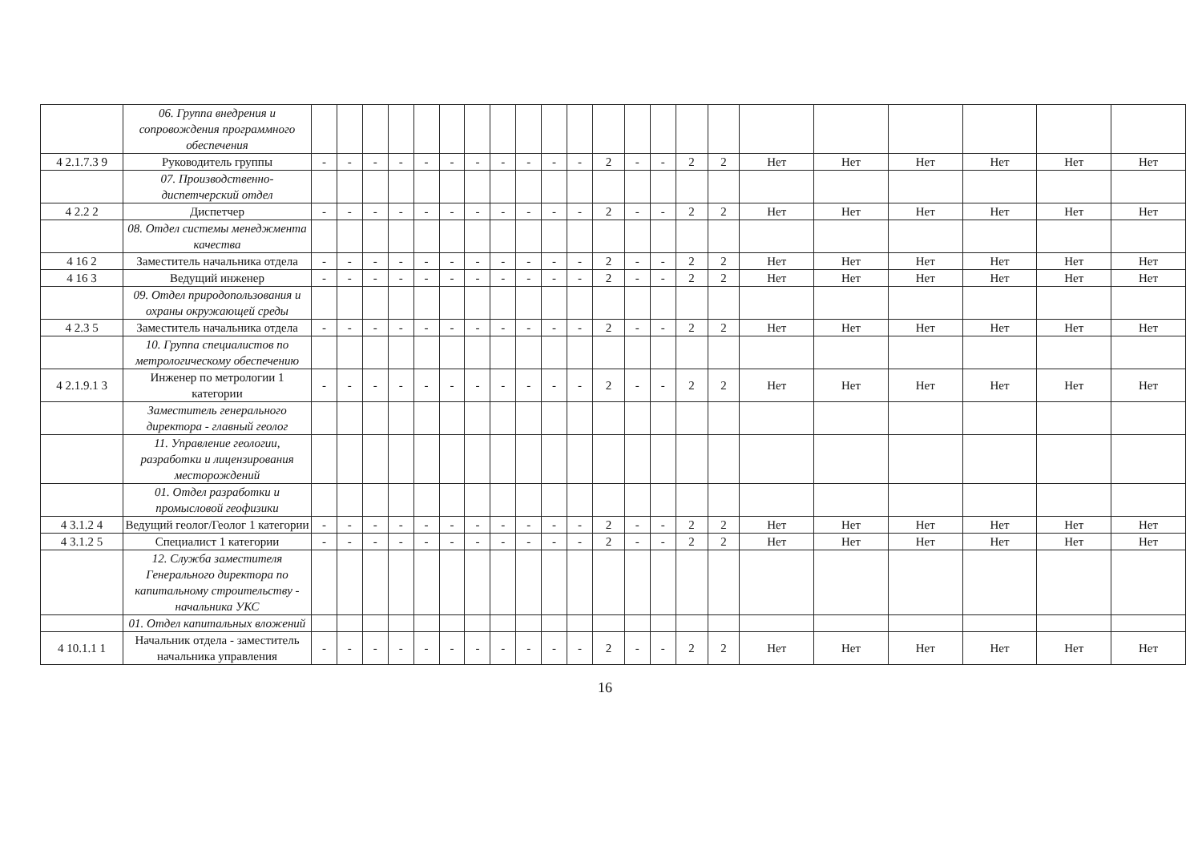| | 06. Группа внедрения и сопровождения программного обеспечения | | | | | | | | | | | | | | | | | | | | | | |
| 4 2.1.7.3 9 | Руководитель группы | - | - | - | - | - | - | - | - | - | - | - | 2 | - | - | 2 | 2 | Нет | Нет | Нет | Нет | Нет | Нет |
| | 07. Производственно-диспетчерский отдел | | | | | | | | | | | | | | | | | | | | | | |
| 4 2.2 2 | Диспетчер | - | - | - | - | - | - | - | - | - | - | - | 2 | - | - | 2 | 2 | Нет | Нет | Нет | Нет | Нет | Нет |
| | 08. Отдел системы менеджмента качества | | | | | | | | | | | | | | | | | | | | | | |
| 4 16 2 | Заместитель начальника отдела | - | - | - | - | - | - | - | - | - | - | - | 2 | - | - | 2 | 2 | Нет | Нет | Нет | Нет | Нет | Нет |
| 4 16 3 | Ведущий инженер | - | - | - | - | - | - | - | - | - | - | - | 2 | - | - | 2 | 2 | Нет | Нет | Нет | Нет | Нет | Нет |
| | 09. Отдел природопользования и охраны окружающей среды | | | | | | | | | | | | | | | | | | | | | | |
| 4 2.3 5 | Заместитель начальника отдела | - | - | - | - | - | - | - | - | - | - | - | 2 | - | - | 2 | 2 | Нет | Нет | Нет | Нет | Нет | Нет |
| | 10. Группа специалистов по метрологическому обеспечению | | | | | | | | | | | | | | | | | | | | | | |
| 4 2.1.9.1 3 | Инженер по метрологии 1 категории | - | - | - | - | - | - | - | - | - | - | - | 2 | - | - | 2 | 2 | Нет | Нет | Нет | Нет | Нет | Нет |
| | Заместитель генерального директора - главный геолог | | | | | | | | | | | | | | | | | | | | | | |
| | 11. Управление геологии, разработки и лицензирования месторождений | | | | | | | | | | | | | | | | | | | | | | |
| | 01. Отдел разработки и промысловой геофизики | | | | | | | | | | | | | | | | | | | | | | |
| 4 3.1.2 4 | Ведущий геолог/Геолог 1 категории | - | - | - | - | - | - | - | - | - | - | - | 2 | - | - | 2 | 2 | Нет | Нет | Нет | Нет | Нет | Нет |
| 4 3.1.2 5 | Специалист 1 категории | - | - | - | - | - | - | - | - | - | - | - | 2 | - | - | 2 | 2 | Нет | Нет | Нет | Нет | Нет | Нет |
| | 12. Служба заместителя Генерального директора по капитальному строительству - начальника УКС | | | | | | | | | | | | | | | | | | | | | | |
| | 01. Отдел капитальных вложений | | | | | | | | | | | | | | | | | | | | | | |
| 4 10.1.1 1 | Начальник отдела - заместитель начальника управления | - | - | - | - | - | - | - | - | - | - | - | 2 | - | - | 2 | 2 | Нет | Нет | Нет | Нет | Нет | Нет |
16